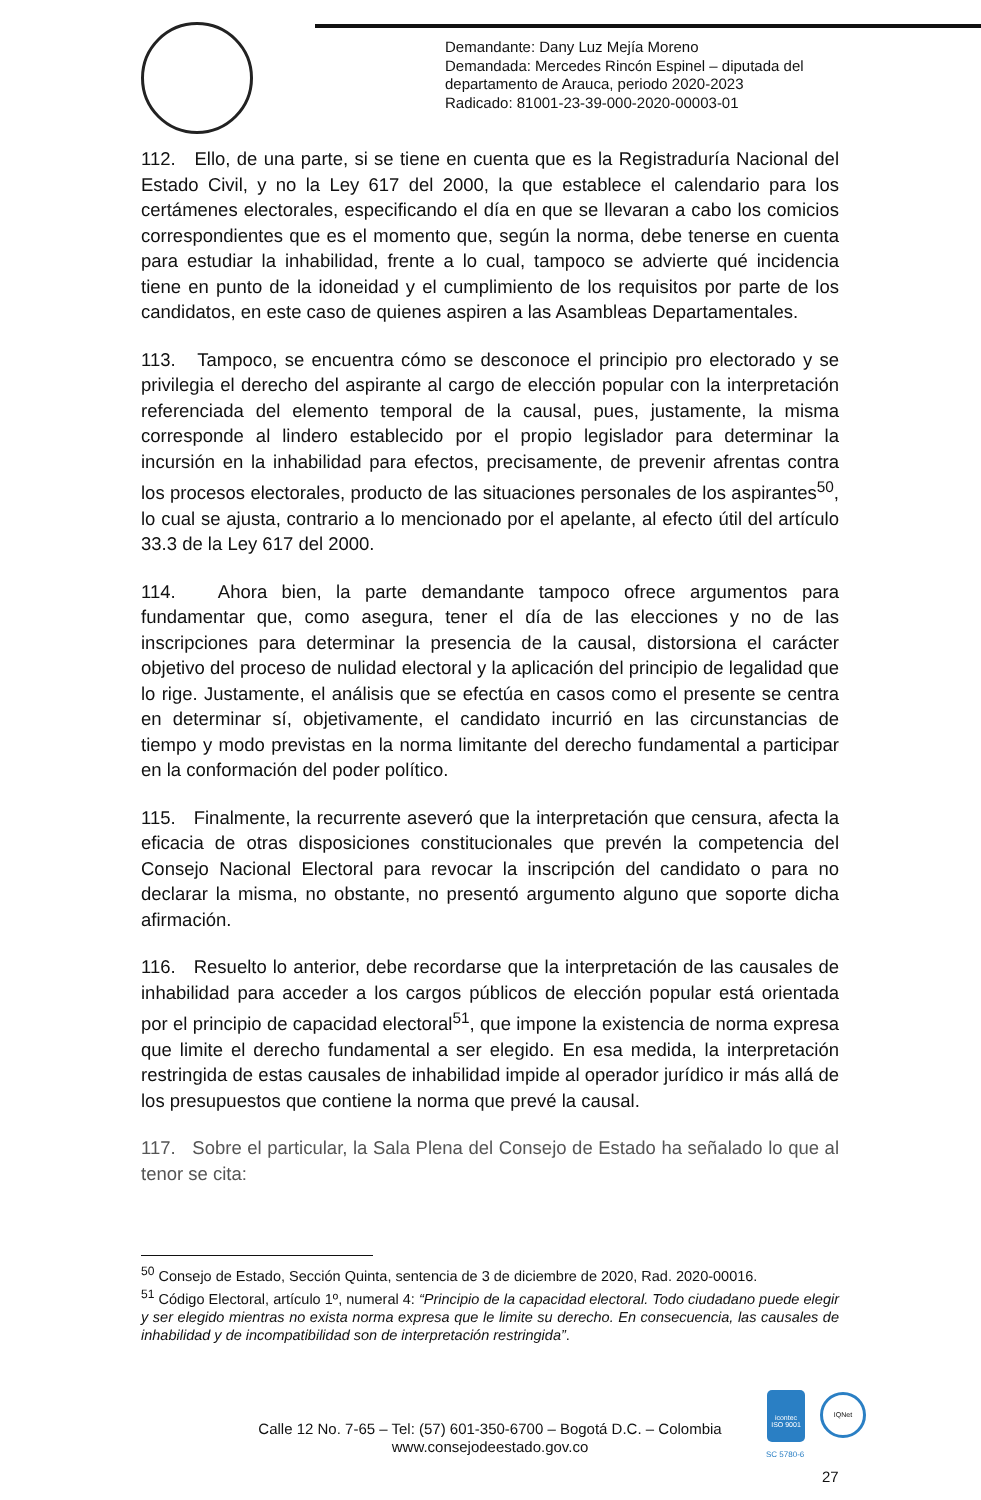Demandante: Dany Luz Mejía Moreno
Demandada: Mercedes Rincón Espinel – diputada del
departamento de Arauca, periodo 2020-2023
Radicado: 81001-23-39-000-2020-00003-01
112. Ello, de una parte, si se tiene en cuenta que es la Registraduría Nacional del Estado Civil, y no la Ley 617 del 2000, la que establece el calendario para los certámenes electorales, especificando el día en que se llevaran a cabo los comicios correspondientes que es el momento que, según la norma, debe tenerse en cuenta para estudiar la inhabilidad, frente a lo cual, tampoco se advierte qué incidencia tiene en punto de la idoneidad y el cumplimiento de los requisitos por parte de los candidatos, en este caso de quienes aspiren a las Asambleas Departamentales.
113. Tampoco, se encuentra cómo se desconoce el principio pro electorado y se privilegia el derecho del aspirante al cargo de elección popular con la interpretación referenciada del elemento temporal de la causal, pues, justamente, la misma corresponde al lindero establecido por el propio legislador para determinar la incursión en la inhabilidad para efectos, precisamente, de prevenir afrentas contra los procesos electorales, producto de las situaciones personales de los aspirantes<sup>50</sup>, lo cual se ajusta, contrario a lo mencionado por el apelante, al efecto útil del artículo 33.3 de la Ley 617 del 2000.
114. Ahora bien, la parte demandante tampoco ofrece argumentos para fundamentar que, como asegura, tener el día de las elecciones y no de las inscripciones para determinar la presencia de la causal, distorsiona el carácter objetivo del proceso de nulidad electoral y la aplicación del principio de legalidad que lo rige. Justamente, el análisis que se efectúa en casos como el presente se centra en determinar sí, objetivamente, el candidato incurrió en las circunstancias de tiempo y modo previstas en la norma limitante del derecho fundamental a participar en la conformación del poder político.
115. Finalmente, la recurrente aseveró que la interpretación que censura, afecta la eficacia de otras disposiciones constitucionales que prevén la competencia del Consejo Nacional Electoral para revocar la inscripción del candidato o para no declarar la misma, no obstante, no presentó argumento alguno que soporte dicha afirmación.
116. Resuelto lo anterior, debe recordarse que la interpretación de las causales de inhabilidad para acceder a los cargos públicos de elección popular está orientada por el principio de capacidad electoral<sup>51</sup>, que impone la existencia de norma expresa que limite el derecho fundamental a ser elegido. En esa medida, la interpretación restringida de estas causales de inhabilidad impide al operador jurídico ir más allá de los presupuestos que contiene la norma que prevé la causal.
117. Sobre el particular, la Sala Plena del Consejo de Estado ha señalado lo que al tenor se cita:
<sup>50</sup> Consejo de Estado, Sección Quinta, sentencia de 3 de diciembre de 2020, Rad. 2020-00016.
<sup>51</sup> Código Electoral, artículo 1º, numeral 4: “Principio de la capacidad electoral. Todo ciudadano puede elegir y ser elegido mientras no exista norma expresa que le limite su derecho. En consecuencia, las causales de inhabilidad y de incompatibilidad son de interpretación restringida”.
Calle 12 No. 7-65 – Tel: (57) 601-350-6700 – Bogotá D.C. – Colombia
www.consejodeestado.gov.co
icontec
ISO 9001
SC 5780-6
IQNet
27